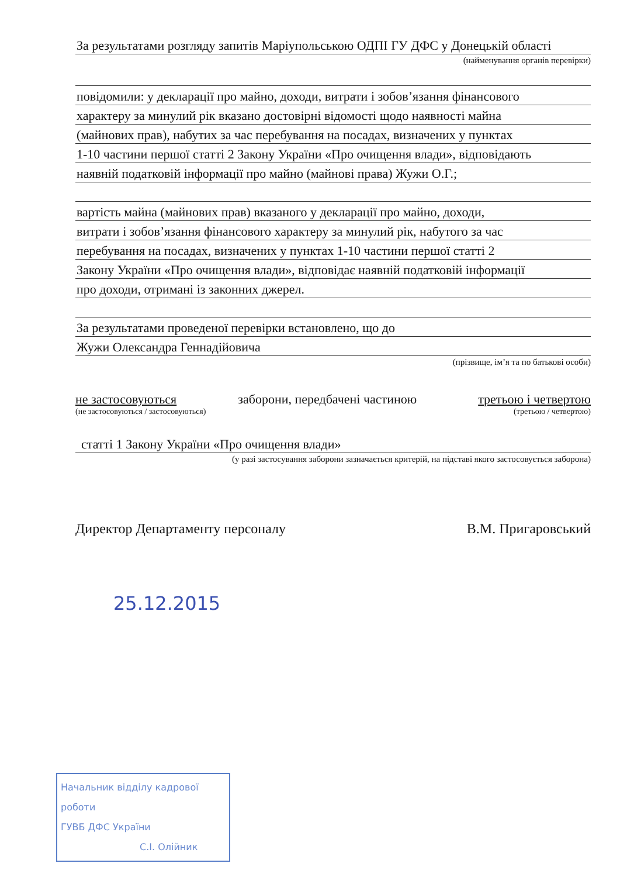За результатами розгляду запитів Маріупольською ОДПІ ГУ ДФС у Донецькій області
(найменування органів перевірки)
повідомили: у декларації про майно, доходи, витрати і зобов’язання фінансового
характеру за минулий рік вказано достовірні відомості щодо наявності майна
(майнових прав), набутих за час перебування на посадах, визначених у пунктах
1-10 частини першої статті 2 Закону України «Про очищення влади», відповідають
наявній податковій інформації про майно (майнові права) Жужи О.Г.;
вартість майна (майнових прав) вказаного у декларації про майно, доходи,
витрати і зобов’язання фінансового характеру за минулий рік, набутого за час
перебування на посадах, визначених у пунктах 1-10 частини першої статті 2
Закону України «Про очищення влади», відповідає наявній податковій інформації
про доходи, отримані із законних джерел.
За результатами проведеної перевірки встановлено, що до
Жужи Олександра Геннадійовича
(прізвище, ім’я та по батькові особи)
не застосовуються заборони, передбачені частиною третьою і четвертою
(не застосовуються / застосовуються) (третьою / четвертою)
статті 1 Закону України «Про очищення влади»
(у разі застосування заборони зазначається критерій, на підставі якого застосовується заборона)
Директор Департаменту персоналу В.М. Пригаровський
25.12.2015
Начальник відділу кадрової роботи
ГУВБ ДФС України
С.І. Олійник